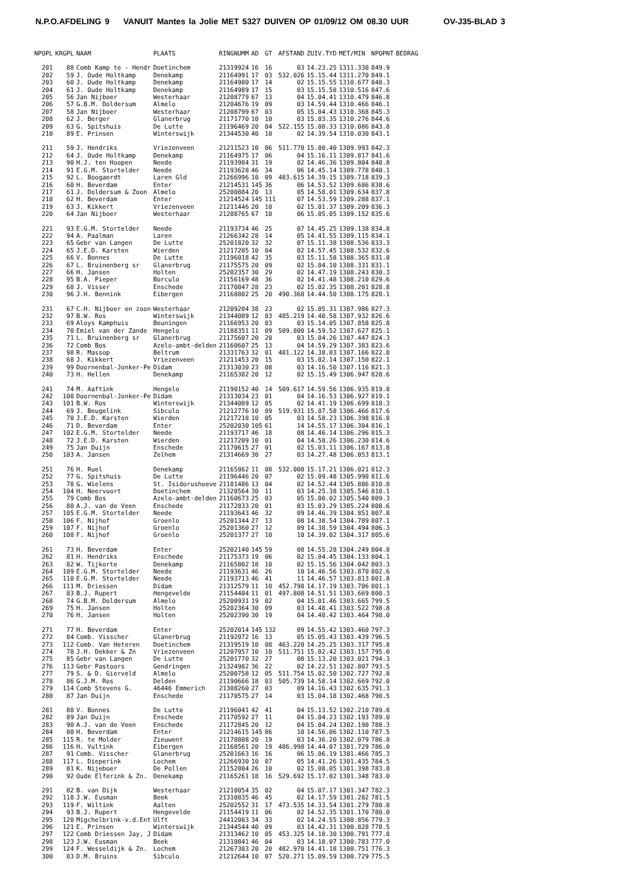N.P.O.AFDELING 9 VANUIT Mantes la Jolie MET 5327 DUIVEN OP 01/09/12 OM 08.30 UUR OV-J35-BLAD 3
| NPOPL | KRGPL | NAAM | PLAATS | RINGNUMM | AD | GT | AFSTAND | ZUIV.TYD | MET/MIN | NPOPNT | BEDRAG |
| --- | --- | --- | --- | --- | --- | --- | --- | --- | --- | --- | --- |
| 201 | 88 | Comb Kamp te - Hendr | Doetinchem | 21319924 | 16 | 16 | 03 | 14.23.25 | 1311.330 | 849.9 | |
| 202 | 59 | J. Oude Holtkamp | Denekamp | 21164991 | 17 | 03 | 532.026 | 15.15.44 | 1311.270 | 849.1 | |
| 203 | 60 | J. Oude Holtkamp | Denekamp | 21164980 | 17 | 14 | 02 | 15.15.55 | 1310.677 | 848.3 | |
| 204 | 61 | J. Oude Holtkamp | Denekamp | 21164989 | 17 | 15 | 03 | 15.15.58 | 1310.516 | 847.6 | |
| 205 | 56 | Jan Nijboer | Westerhaar | 21208779 | 67 | 13 | 04 | 15.04.41 | 1310.479 | 846.8 | |
| 206 | 57 | G.B.M. Doldersum | Almelo | 21204676 | 19 | 09 | 03 | 14.59.44 | 1310.466 | 846.1 | |
| 207 | 58 | Jan Nijboer | Westerhaar | 21208799 | 67 | 03 | 05 | 15.04.43 | 1310.368 | 845.3 | |
| 208 | 62 | J. Berger | Glanerbrug | 21171770 | 10 | 10 | 03 | 15.03.35 | 1310.276 | 844.6 | |
| 209 | 63 | G. Spitshuis | De Lutte | 21196469 | 20 | 04 | 522.155 | 15.08.33 | 1310.086 | 843.8 | |
| 210 | 89 | E. Prinsen | Winterswijk | 21344530 | 40 | 10 | 02 | 14.39.54 | 1310.030 | 843.1 | |
| 211 | 59 | J. Hendriks | Vriezenveen | 21211523 | 10 | 06 | 511.770 | 15.00.40 | 1309.993 | 842.3 | |
| 212 | 64 | J. Oude Holtkamp | Denekamp | 21164975 | 17 | 06 | 04 | 15.16.11 | 1309.817 | 841.6 | |
| 213 | 90 | H.J. ten Hoopen | Neede | 21193984 | 31 | 19 | 02 | 14.46.36 | 1309.804 | 840.8 | |
| 214 | 91 | E.G.M. Stortelder | Neede | 21193628 | 46 | 34 | 06 | 14.45.14 | 1309.778 | 840.1 | |
| 215 | 92 | L. Boogaerdt | Laren Gld | 21266996 | 10 | 09 | 483.615 | 14.39.15 | 1309.718 | 839.3 | |
| 216 | 60 | H. Beverdam | Enter | 21214531 | 145 | 36 | 06 | 14.53.52 | 1309.686 | 838.6 | |
| 217 | 61 | J. Doldersum & Zoon | Almelo | 25200884 | 20 | 13 | 05 | 14.58.01 | 1309.634 | 837.8 | |
| 218 | 62 | H. Beverdam | Enter | 21214524 | 145 | 111 | 07 | 14.53.59 | 1309.288 | 837.1 | |
| 219 | 63 | J. Kikkert | Vriezenveen | 21211446 | 20 | 10 | 02 | 15.01.37 | 1309.209 | 836.3 | |
| 220 | 64 | Jan Nijboer | Westerhaar | 21208765 | 67 | 10 | 06 | 15.05.05 | 1309.152 | 835.6 | |
| 221 | 93 | E.G.M. Stortelder | Neede | 21193734 | 46 | 25 | 07 | 14.45.25 | 1309.138 | 834.8 | |
| 222 | 94 | A. Paalman | Laren | 21266342 | 28 | 14 | 05 | 14.41.55 | 1309.115 | 834.1 | |
| 223 | 65 | Gebr van Langen | De Lutte | 25201820 | 32 | 32 | 07 | 15.11.38 | 1308.536 | 833.3 | |
| 224 | 65 | J.E.D. Karsten | Wierden | 21217205 | 10 | 04 | 02 | 14.57.45 | 1308.532 | 832.6 | |
| 225 | 66 | V. Bonnes | De Lutte | 21196018 | 42 | 35 | 03 | 15.11.58 | 1308.365 | 831.8 | |
| 226 | 67 | L. Bruinenberg sr | Glanerbrug | 21175575 | 20 | 09 | 02 | 15.04.10 | 1308.331 | 831.1 | |
| 227 | 66 | H. Jansen | Holten | 25202357 | 30 | 29 | 02 | 14.47.19 | 1308.243 | 830.3 | |
| 228 | 95 | B.A. Pieper | Borculo | 21156169 | 48 | 36 | 02 | 14.41.48 | 1308.210 | 829.6 | |
| 229 | 68 | J. Visser | Enschede | 21170847 | 28 | 23 | 02 | 15.02.35 | 1308.201 | 828.8 | |
| 230 | 96 | J.H. Bennink | Eibergen | 21168802 | 25 | 20 | 490.368 | 14.44.50 | 1308.175 | 828.1 | |
| 231 | 67 | C.H. Nijboer en zoon | Westerhaar | 21209204 | 38 | 23 | 02 | 15.05.31 | 1307.986 | 827.3 | |
| 232 | 97 | B.W. Ros | Winterswijk | 21344089 | 12 | 03 | 485.219 | 14.40.58 | 1307.932 | 826.6 | |
| 233 | 69 | Aloys Kamphuis | Beuningen | 21166953 | 20 | 03 | 03 | 15.14.05 | 1307.858 | 825.8 | |
| 234 | 70 | Emiel van der Zande | Hengelo | 21188351 | 11 | 09 | 509.800 | 14.59.52 | 1307.627 | 825.1 | |
| 235 | 71 | L. Bruinenberg sr | Glanerbrug | 21175607 | 20 | 20 | 03 | 15.04.26 | 1307.447 | 824.3 | |
| 236 | 72 | Comb Bos | Azelo-ambt-delden | 21160607 | 25 | 13 | 04 | 14.59.29 | 1307.383 | 823.6 | |
| 237 | 98 | R. Massop | Beltrum | 21331763 | 32 | 01 | 481.122 | 14.38.03 | 1307.166 | 822.8 | |
| 238 | 68 | J. Kikkert | Vriezenveen | 21211453 | 20 | 15 | 03 | 15.02.14 | 1307.150 | 822.1 | |
| 239 | 99 | Doornenbal-Jonker-Pe | Didam | 21313030 | 23 | 08 | 03 | 14.16.50 | 1307.116 | 821.3 | |
| 240 | 73 | H. Hellen | Denekamp | 21165302 | 20 | 12 | 02 | 15.15.49 | 1306.947 | 820.6 | |
| 241 | 74 | M. Aaftink | Hengelo | 21190152 | 40 | 14 | 509.617 | 14.59.56 | 1306.935 | 819.8 | |
| 242 | 100 | Doornenbal-Jonker-Pe | Didam | 21313034 | 23 | 01 | 04 | 14.16.53 | 1306.927 | 819.1 | |
| 243 | 101 | B.W. Ros | Winterswijk | 21344089 | 12 | 05 | 02 | 14.41.19 | 1306.699 | 818.3 | |
| 244 | 69 | J. Beugelink | Sibculo | 21212776 | 10 | 09 | 519.931 | 15.07.58 | 1306.466 | 817.6 | |
| 245 | 70 | J.E.D. Karsten | Wierden | 21217218 | 10 | 05 | 03 | 14.58.23 | 1306.398 | 816.8 | |
| 246 | 71 | D. Beverdam | Enter | 25202030 | 105 | 61 | 14 | 14.55.17 | 1306.304 | 816.1 | |
| 247 | 102 | E.G.M. Stortelder | Neede | 21193717 | 46 | 18 | 08 | 14.46.14 | 1306.296 | 815.3 | |
| 248 | 72 | J.E.D. Karsten | Wierden | 21217209 | 10 | 01 | 04 | 14.58.26 | 1306.230 | 814.6 | |
| 249 | 75 | Jan Duijn | Enschede | 21170615 | 27 | 01 | 02 | 15.03.11 | 1306.167 | 813.8 | |
| 250 | 103 | A. Jansen | Zelhem | 21314669 | 30 | 27 | 03 | 14.27.48 | 1306.053 | 813.1 | |
| 251 | 76 | H. Ruel | Denekamp | 21165862 | 11 | 08 | 532.008 | 15.17.21 | 1306.021 | 812.3 | |
| 252 | 77 | G. Spitshuis | De Lutte | 21196446 | 20 | 07 | 02 | 15.09.48 | 1305.990 | 811.6 | |
| 253 | 78 | G. Wielens | St. Isidorushoeve | 21181486 | 13 | 04 | 02 | 14.52.44 | 1305.886 | 810.8 | |
| 254 | 104 | H. Neervoort | Doetinchem | 21320564 | 30 | 11 | 03 | 14.25.38 | 1305.546 | 810.1 | |
| 255 | 79 | Comb Bos | Azelo-ambt-delden | 21160673 | 25 | 03 | 05 | 15.00.02 | 1305.540 | 809.3 | |
| 256 | 80 | A.J. van de Veen | Enschede | 21172833 | 20 | 01 | 03 | 15.03.29 | 1305.224 | 808.6 | |
| 257 | 105 | E.G.M. Stortelder | Neede | 21193643 | 46 | 32 | 09 | 14.46.39 | 1304.851 | 807.8 | |
| 258 | 106 | F. Nijhof | Groenlo | 25201344 | 27 | 13 | 08 | 14.38.54 | 1304.789 | 807.1 | |
| 259 | 107 | F. Nijhof | Groenlo | 25201360 | 27 | 12 | 09 | 14.38.59 | 1304.494 | 806.3 | |
| 260 | 108 | F. Nijhof | Groenlo | 25201377 | 27 | 10 | 10 | 14.39.02 | 1304.317 | 805.6 | |
| 261 | 73 | H. Beverdam | Enter | 25202140 | 145 | 59 | 08 | 14.55.28 | 1304.249 | 804.8 | |
| 262 | 81 | H. Hendriks | Enschede | 21175373 | 19 | 06 | 02 | 15.04.45 | 1304.133 | 804.1 | |
| 263 | 82 | W. Tijkorte | Denekamp | 21165802 | 18 | 10 | 02 | 15.15.56 | 1304.042 | 803.3 | |
| 264 | 109 | E.G.M. Stortelder | Neede | 21193631 | 46 | 26 | 10 | 14.46.56 | 1303.870 | 802.6 | |
| 265 | 110 | E.G.M. Stortelder | Neede | 21193713 | 46 | 41 | 11 | 14.46.57 | 1303.813 | 801.8 | |
| 266 | 111 | M. Driessen | Didam | 21312579 | 11 | 10 | 452.798 | 14.17.19 | 1303.706 | 801.1 | |
| 267 | 83 | B.J. Rupert | Hengevelde | 21154404 | 11 | 01 | 497.808 | 14.51.51 | 1303.669 | 800.3 | |
| 268 | 74 | G.B.M. Doldersum | Almelo | 25200931 | 19 | 02 | 04 | 15.01.46 | 1303.665 | 799.5 | |
| 269 | 75 | H. Jansen | Holten | 25202364 | 30 | 09 | 03 | 14.48.41 | 1303.522 | 798.8 | |
| 270 | 76 | H. Jansen | Holten | 25202390 | 30 | 19 | 04 | 14.48.42 | 1303.464 | 798.0 | |
| 271 | 77 | H. Beverdam | Enter | 25202014 | 145 | 132 | 09 | 14.55.42 | 1303.460 | 797.3 | |
| 272 | 84 | Comb. Visscher | Glanerbrug | 21192072 | 16 | 13 | 05 | 15.05.43 | 1303.439 | 796.5 | |
| 273 | 112 | Comb. Van Heteren | Doetinchem | 21319519 | 10 | 08 | 463.220 | 14.25.25 | 1303.317 | 795.8 | |
| 274 | 78 | J.H. Dekker & Zn | Vriezenveen | 21207957 | 10 | 10 | 511.751 | 15.02.42 | 1303.157 | 795.0 | |
| 275 | 85 | Gebr van Langen | De Lutte | 25201770 | 32 | 27 | 08 | 15.13.20 | 1303.021 | 794.3 | |
| 276 | 113 | Gebr Pastoors | Gendringen | 21324982 | 36 | 22 | 02 | 14.22.51 | 1302.807 | 793.5 | |
| 277 | 79 | S. & D. Gierveld | Almelo | 25200758 | 12 | 05 | 511.754 | 15.02.50 | 1302.727 | 792.8 | |
| 278 | 86 | G.J.M. Ros | Delden | 21190666 | 18 | 03 | 505.739 | 14.58.14 | 1302.669 | 792.0 | |
| 279 | 114 | Comb Stevens G. | 46446 Emmerich | 21308260 | 27 | 03 | 09 | 14.16.43 | 1302.635 | 791.3 | |
| 280 | 87 | Jan Duijn | Enschede | 21170575 | 27 | 14 | 03 | 15.04.18 | 1302.468 | 790.5 | |
| 281 | 88 | V. Bonnes | De Lutte | 21196041 | 42 | 41 | 04 | 15.13.52 | 1302.210 | 789.8 | |
| 282 | 89 | Jan Duijn | Enschede | 21170592 | 27 | 11 | 04 | 15.04.23 | 1302.193 | 789.0 | |
| 283 | 90 | A.J. van de Veen | Enschede | 21172845 | 20 | 12 | 04 | 15.04.24 | 1302.190 | 788.3 | |
| 284 | 80 | H. Beverdam | Enter | 21214615 | 145 | 86 | 10 | 14.56.06 | 1302.110 | 787.5 | |
| 285 | 115 | R. te Molder | Zieuwent | 21178808 | 20 | 19 | 03 | 14.36.20 | 1302.079 | 786.8 | |
| 286 | 116 | H. Vultink | Eibergen | 21168561 | 20 | 19 | 486.998 | 14.44.07 | 1301.729 | 786.0 | |
| 287 | 91 | Comb. Visscher | Glanerbrug | 25201663 | 16 | 16 | 06 | 15.06.19 | 1301.466 | 785.3 | |
| 288 | 117 | L. Dieperink | Lochem | 21266930 | 10 | 07 | 05 | 14.41.26 | 1301.435 | 784.5 | |
| 289 | 81 | K. Nijeboer | De Pollen | 21152804 | 26 | 10 | 02 | 15.08.05 | 1301.398 | 783.8 | |
| 290 | 92 | Oude Elferink & Zn. | Denekamp | 21165261 | 18 | 16 | 529.692 | 15.17.02 | 1301.348 | 783.0 | |
| 291 | 82 | B. van Dijk | Westerhaar | 21210054 | 35 | 02 | 04 | 15.07.17 | 1301.347 | 782.3 | |
| 292 | 118 | J.W. Eusman | Beek | 21310835 | 46 | 45 | 02 | 14.17.59 | 1301.282 | 781.5 | |
| 293 | 119 | F. Wiltink | Aalten | 25202552 | 31 | 17 | 473.535 | 14.33.54 | 1301.279 | 780.8 | |
| 294 | 93 | B.J. Rupert | Hengevelde | 21154419 | 11 | 06 | 02 | 14.52.35 | 1301.170 | 780.0 | |
| 295 | 120 | Migchelbrink-v.d.Ent | Ulft | 24412003 | 34 | 33 | 02 | 14.24.55 | 1300.856 | 779.3 | |
| 296 | 121 | E. Prinsen | Winterswijk | 21344544 | 40 | 09 | 03 | 14.42.31 | 1300.828 | 778.5 | |
| 297 | 122 | Comb Driessen Jay, J | Didam | 21313462 | 10 | 05 | 453.325 | 14.18.30 | 1300.791 | 777.8 | |
| 298 | 123 | J.W. Eusman | Beek | 21310841 | 46 | 04 | 03 | 14.18.07 | 1300.783 | 777.0 | |
| 299 | 124 | F. Wesseldijk & Zn. | Lochem | 21267303 | 20 | 20 | 482.970 | 14.41.18 | 1300.751 | 776.3 | |
| 300 | 83 | D.M. Bruins | Sibculo | 21212644 | 10 | 07 | 520.271 | 15.09.59 | 1300.729 | 775.5 | |